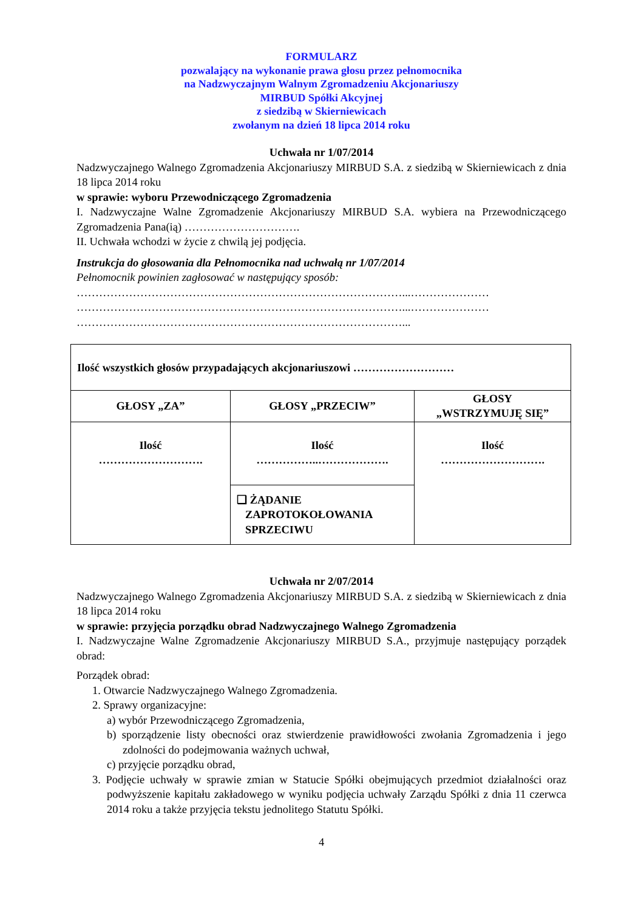FORMULARZ
pozwalający na wykonanie prawa głosu przez pełnomocnika
na Nadzwyczajnym Walnym Zgromadzeniu Akcjonariuszy
MIRBUD Spółki Akcyjnej
z siedzibą w Skierniewicach
zwołanym na dzień 18 lipca 2014 roku
Uchwała nr 1/07/2014
Nadzwyczajnego Walnego Zgromadzenia Akcjonariuszy MIRBUD S.A. z siedzibą w Skierniewicach z dnia 18 lipca 2014 roku
w sprawie: wyboru Przewodniczącego Zgromadzenia
I. Nadzwyczajne Walne Zgromadzenie Akcjonariuszy MIRBUD S.A. wybiera na Przewodniczącego Zgromadzenia Pana(ią) ………………………….
II. Uchwała wchodzi w życie z chwilą jej podjęcia.
Instrukcja do głosowania dla Pełnomocnika nad uchwałą nr 1/07/2014
Pełnomocnik powinien zagłosować w następujący sposób:
……………………………………………………………………………...…………………
……………………………………………………………………………...…………………
……………………………………………………………………………...
| Ilość wszystkich głosów przypadających akcjonariuszowi ……………………… | | |
| GŁOSY „ZA” | GŁOSY „PRZECIW” | GŁOSY „WSTRZYMUJĘ SIĘ” |
| Ilość ………………………. | Ilość ……………..………………. | Ilość ………………………. |
| | ❑ ŻĄDANIE ZAPROTOKOŁOWANIA SPRZECIWU | |
Uchwała nr 2/07/2014
Nadzwyczajnego Walnego Zgromadzenia Akcjonariuszy MIRBUD S.A. z siedzibą w Skierniewicach z dnia 18 lipca 2014 roku
w sprawie: przyjęcia porządku obrad Nadzwyczajnego Walnego Zgromadzenia
I. Nadzwyczajne Walne Zgromadzenie Akcjonariuszy MIRBUD S.A., przyjmuje następujący porządek obrad:
Porządek obrad:
1. Otwarcie Nadzwyczajnego Walnego Zgromadzenia.
2. Sprawy organizacyjne:
a) wybór Przewodniczącego Zgromadzenia,
b) sporządzenie listy obecności oraz stwierdzenie prawidłowości zwołania Zgromadzenia i jego zdolności do podejmowania ważnych uchwał,
c) przyjęcie porządku obrad,
3. Podjęcie uchwały w sprawie zmian w Statucie Spółki obejmujących przedmiot działalności oraz podwyższenie kapitału zakładowego w wyniku podjęcia uchwały Zarządu Spółki z dnia 11 czerwca 2014 roku a także przyjęcia tekstu jednolitego Statutu Spółki.
4